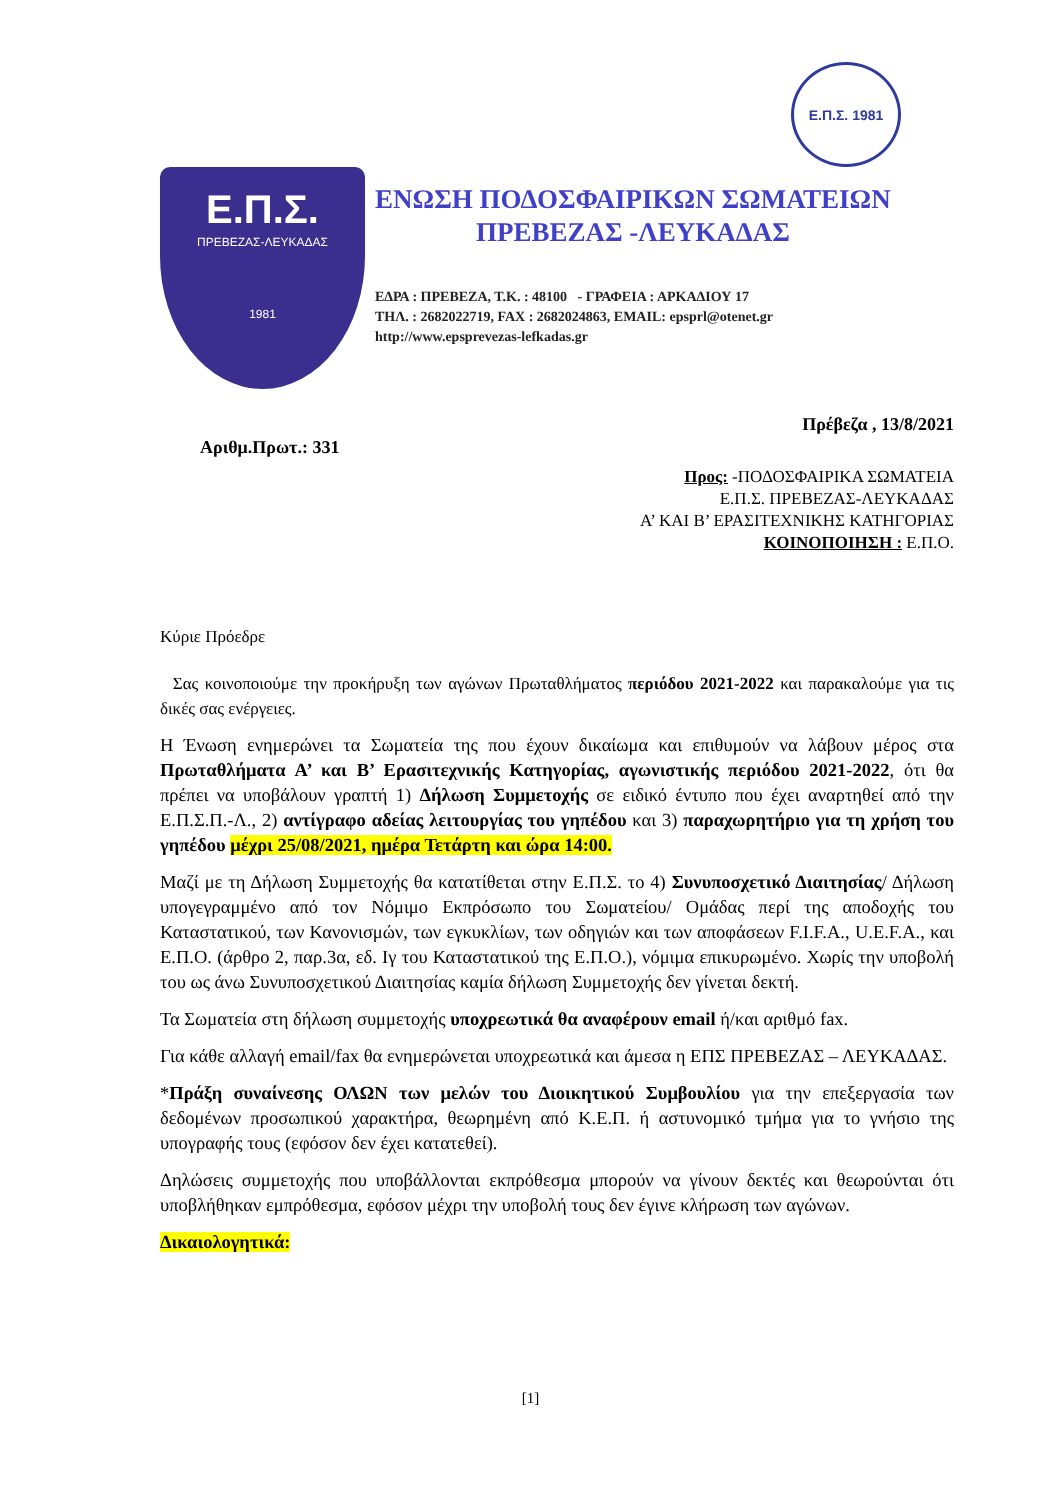Ε.Π.Σ. 1981
Ε.Π.Σ.
ΠΡΕΒΕΖΑΣ-ΛΕΥΚΑΔΑΣ
1981
ΕΝΩΣΗ ΠΟΔΟΣΦΑΙΡΙΚΩΝ ΣΩΜΑΤΕΙΩΝ
ΠΡΕΒΕΖΑΣ -ΛΕΥΚΑΔΑΣ
ΕΔΡΑ : ΠΡΕΒΕΖΑ, Τ.Κ. : 48100 - ΓΡΑΦΕΙΑ : ΑΡΚΑΔΙΟΥ 17
ΤΗΛ. : 2682022719, FAX : 2682024863, EMAIL: epsprl@otenet.gr
http://www.epsprevezas-lefkadas.gr
Πρέβεζα , 13/8/2021
Αριθμ.Πρωτ.: 331
Προς: -ΠΟΔΟΣΦΑΙΡΙΚΑ ΣΩΜΑΤΕΙΑ
Ε.Π.Σ. ΠΡΕΒΕΖΑΣ-ΛΕΥΚΑΔΑΣ
Α’ ΚΑΙ Β’ ΕΡΑΣΙΤΕΧΝΙΚΗΣ ΚΑΤΗΓΟΡΙΑΣ
ΚΟΙΝΟΠΟΙΗΣΗ : Ε.Π.Ο.
Κύριε Πρόεδρε
Σας κοινοποιούμε την προκήρυξη των αγώνων Πρωταθλήματος περιόδου 2021-2022 και παρακαλούμε για τις δικές σας ενέργειες.
Η Ένωση ενημερώνει τα Σωματεία της που έχουν δικαίωμα και επιθυμούν να λάβουν μέρος στα Πρωταθλήματα Α’ και Β’ Ερασιτεχνικής Κατηγορίας, αγωνιστικής περιόδου 2021-2022, ότι θα πρέπει να υποβάλουν γραπτή 1) Δήλωση Συμμετοχής σε ειδικό έντυπο που έχει αναρτηθεί από την Ε.Π.Σ.Π.-Λ., 2) αντίγραφο αδείας λειτουργίας του γηπέδου και 3) παραχωρητήριο για τη χρήση του γηπέδου μέχρι 25/08/2021, ημέρα Τετάρτη και ώρα 14:00.
Μαζί με τη Δήλωση Συμμετοχής θα κατατίθεται στην Ε.Π.Σ. το 4) Συνυποσχετικό Διαιτησίας/ Δήλωση υπογεγραμμένο από τον Νόμιμο Εκπρόσωπο του Σωματείου/ Ομάδας περί της αποδοχής του Καταστατικού, των Κανονισμών, των εγκυκλίων, των οδηγιών και των αποφάσεων F.I.F.A., U.E.F.A., και Ε.Π.Ο. (άρθρο 2, παρ.3α, εδ. Ιγ του Καταστατικού της Ε.Π.Ο.), νόμιμα επικυρωμένο. Χωρίς την υποβολή του ως άνω Συνυποσχετικού Διαιτησίας καμία δήλωση Συμμετοχής δεν γίνεται δεκτή.
Τα Σωματεία στη δήλωση συμμετοχής υποχρεωτικά θα αναφέρουν email ή/και αριθμό fax.
Για κάθε αλλαγή email/fax θα ενημερώνεται υποχρεωτικά και άμεσα η ΕΠΣ ΠΡΕΒΕΖΑΣ – ΛΕΥΚΑΔΑΣ.
*Πράξη συναίνεσης ΟΛΩΝ των μελών του Διοικητικού Συμβουλίου για την επεξεργασία των δεδομένων προσωπικού χαρακτήρα, θεωρημένη από Κ.Ε.Π. ή αστυνομικό τμήμα για το γνήσιο της υπογραφής τους (εφόσον δεν έχει κατατεθεί).
Δηλώσεις συμμετοχής που υποβάλλονται εκπρόθεσμα μπορούν να γίνουν δεκτές και θεωρούνται ότι υποβλήθηκαν εμπρόθεσμα, εφόσον μέχρι την υποβολή τους δεν έγινε κλήρωση των αγώνων.
Δικαιολογητικά:
[1]